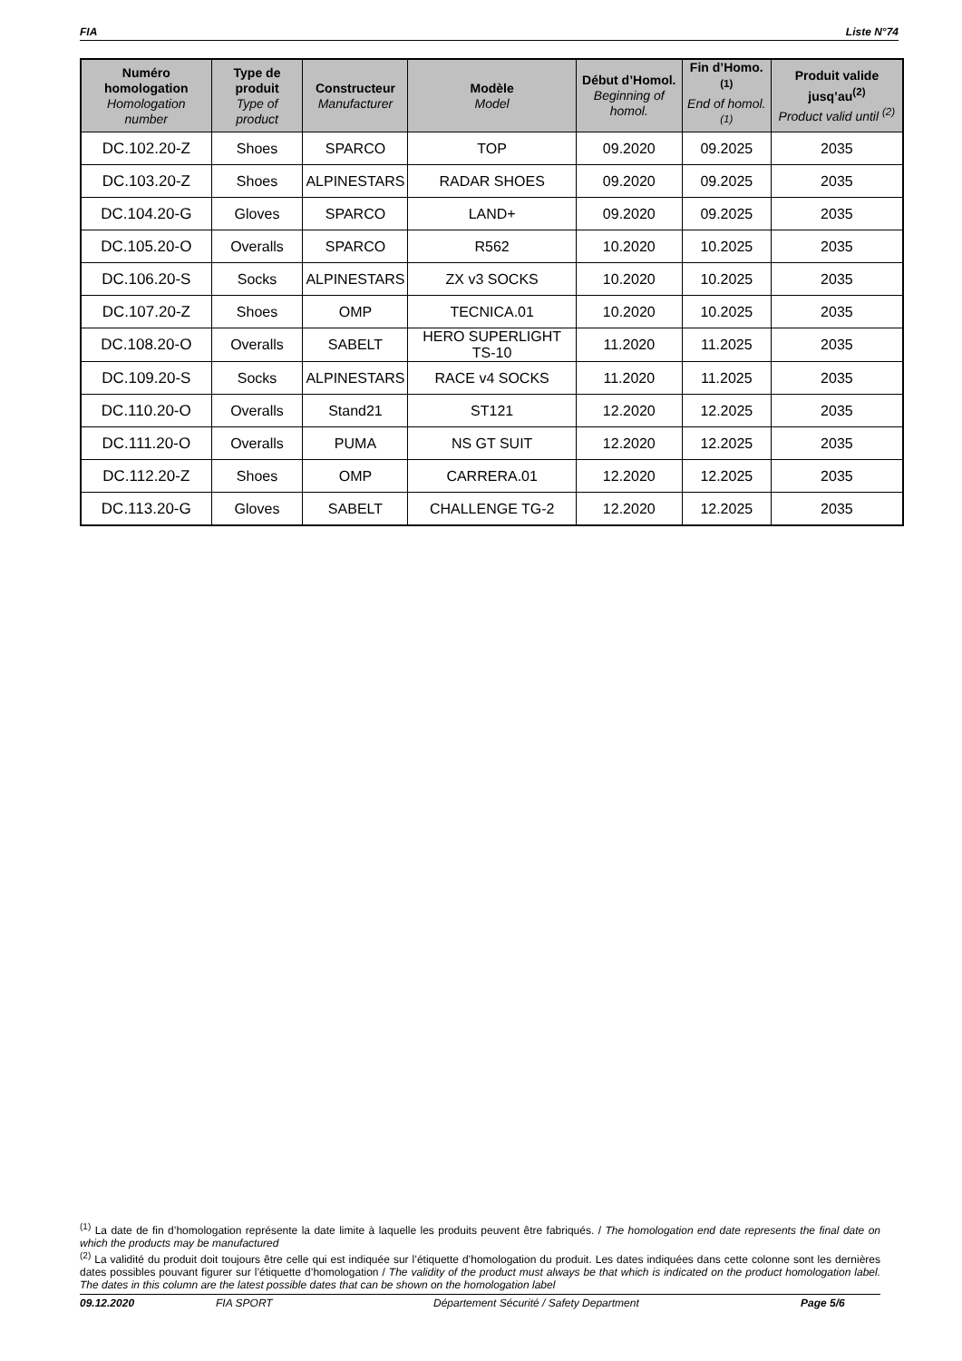FIA Liste N°74
| Numéro homologation Homologation number | Type de produit Type of product | Constructeur Manufacturer | Modèle Model | Début d’Homol. Beginning of homol. | Fin d’Homo.<sup>(1)</sup> End of homol.<sup>(1)</sup> | Produit valide jusq’au<sup>(2)</sup> Product valid until <sup>(2)</sup> |
| --- | --- | --- | --- | --- | --- | --- |
| DC.102.20-Z | Shoes | SPARCO | TOP | 09.2020 | 09.2025 | 2035 |
| DC.103.20-Z | Shoes | ALPINESTARS | RADAR SHOES | 09.2020 | 09.2025 | 2035 |
| DC.104.20-G | Gloves | SPARCO | LAND+ | 09.2020 | 09.2025 | 2035 |
| DC.105.20-O | Overalls | SPARCO | R562 | 10.2020 | 10.2025 | 2035 |
| DC.106.20-S | Socks | ALPINESTARS | ZX v3 SOCKS | 10.2020 | 10.2025 | 2035 |
| DC.107.20-Z | Shoes | OMP | TECNICA.01 | 10.2020 | 10.2025 | 2035 |
| DC.108.20-O | Overalls | SABELT | HERO SUPERLIGHT TS-10 | 11.2020 | 11.2025 | 2035 |
| DC.109.20-S | Socks | ALPINESTARS | RACE v4 SOCKS | 11.2020 | 11.2025 | 2035 |
| DC.110.20-O | Overalls | Stand21 | ST121 | 12.2020 | 12.2025 | 2035 |
| DC.111.20-O | Overalls | PUMA | NS GT SUIT | 12.2020 | 12.2025 | 2035 |
| DC.112.20-Z | Shoes | OMP | CARRERA.01 | 12.2020 | 12.2025 | 2035 |
| DC.113.20-G | Gloves | SABELT | CHALLENGE TG-2 | 12.2020 | 12.2025 | 2035 |
<sup>(1)</sup> La date de fin d’homologation représente la date limite à laquelle les produits peuvent être fabriqués. / The homologation end date represents the final date on which the products may be manufactured
<sup>(2)</sup> La validité du produit doit toujours être celle qui est indiquée sur l’étiquette d’homologation du produit. Les dates indiquées dans cette colonne sont les dernières dates possibles pouvant figurer sur l’étiquette d’homologation / The validity of the product must always be that which is indicated on the product homologation label. The dates in this column are the latest possible dates that can be shown on the homologation label
09.12.2020 FIA SPORT Département Sécurité / Safety Department Page 5/6